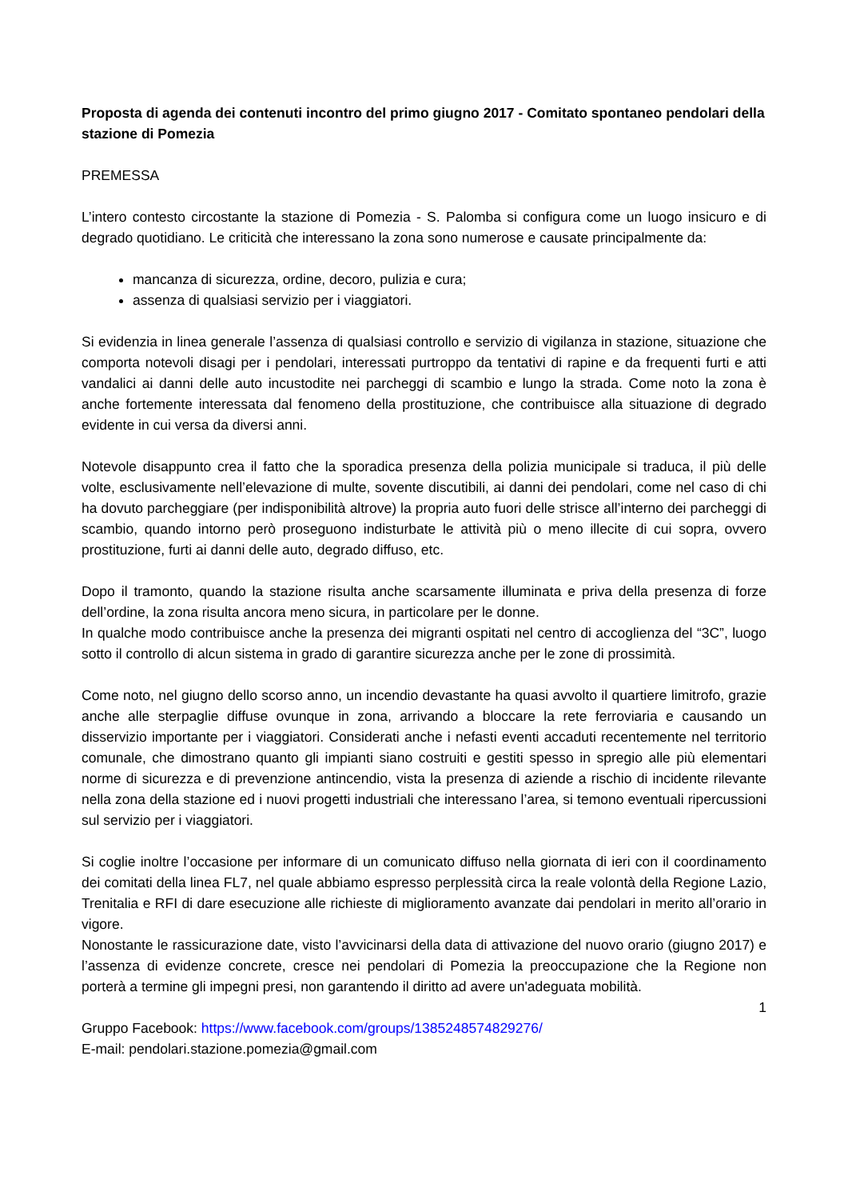Proposta di agenda dei contenuti incontro del primo giugno 2017 - Comitato spontaneo pendolari della stazione di Pomezia
PREMESSA
L’intero contesto circostante la stazione di Pomezia - S. Palomba si configura come un luogo insicuro e di degrado quotidiano. Le criticità che interessano la zona sono numerose e causate principalmente da:
mancanza di sicurezza, ordine, decoro, pulizia e cura;
assenza di qualsiasi servizio per i viaggiatori.
Si evidenzia in linea generale l’assenza di qualsiasi controllo e servizio di vigilanza in stazione, situazione che comporta notevoli disagi per i pendolari, interessati purtroppo da tentativi di rapine e da frequenti furti e atti vandalici ai danni delle auto incustodite nei parcheggi di scambio e lungo la strada. Come noto la zona è anche fortemente interessata dal fenomeno della prostituzione, che contribuisce alla situazione di degrado evidente in cui versa da diversi anni.
Notevole disappunto crea il fatto che la sporadica presenza della polizia municipale si traduca, il più delle volte, esclusivamente nell’elevazione di multe, sovente discutibili, ai danni dei pendolari, come nel caso di chi ha dovuto parcheggiare (per indisponibilità altrove) la propria auto fuori delle strisce all’interno dei parcheggi di scambio, quando intorno però proseguono indisturbate le attività più o meno illecite di cui sopra, ovvero prostituzione, furti ai danni delle auto, degrado diffuso, etc.
Dopo il tramonto, quando la stazione risulta anche scarsamente illuminata e priva della presenza di forze dell’ordine, la zona risulta ancora meno sicura, in particolare per le donne.
In qualche modo contribuisce anche la presenza dei migranti ospitati nel centro di accoglienza del “3C”, luogo sotto il controllo di alcun sistema in grado di garantire sicurezza anche per le zone di prossimità.
Come noto, nel giugno dello scorso anno, un incendio devastante ha quasi avvolto il quartiere limitrofo, grazie anche alle sterpaglie diffuse ovunque in zona, arrivando a bloccare la rete ferroviaria e causando un disservizio importante per i viaggiatori. Considerati anche i nefasti eventi accaduti recentemente nel territorio comunale, che dimostrano quanto gli impianti siano costruiti e gestiti spesso in spregio alle più elementari norme di sicurezza e di prevenzione antincendio, vista la presenza di aziende a rischio di incidente rilevante nella zona della stazione ed i nuovi progetti industriali che interessano l’area, si temono eventuali ripercussioni sul servizio per i viaggiatori.
Si coglie inoltre l’occasione per informare di un comunicato diffuso nella giornata di ieri con il coordinamento dei comitati della linea FL7, nel quale abbiamo espresso perplessità circa la reale volontà della Regione Lazio, Trenitalia e RFI di dare esecuzione alle richieste di miglioramento avanzate dai pendolari in merito all’orario in vigore.
Nonostante le rassicurazione date, visto l’avvicinarsi della data di attivazione del nuovo orario (giugno 2017) e l’assenza di evidenze concrete, cresce nei pendolari di Pomezia la preoccupazione che la Regione non porterà a termine gli impegni presi, non garantendo il diritto ad avere un'adeguata mobilità.
1
Gruppo Facebook: https://www.facebook.com/groups/1385248574829276/
E-mail: pendolari.stazione.pomezia@gmail.com